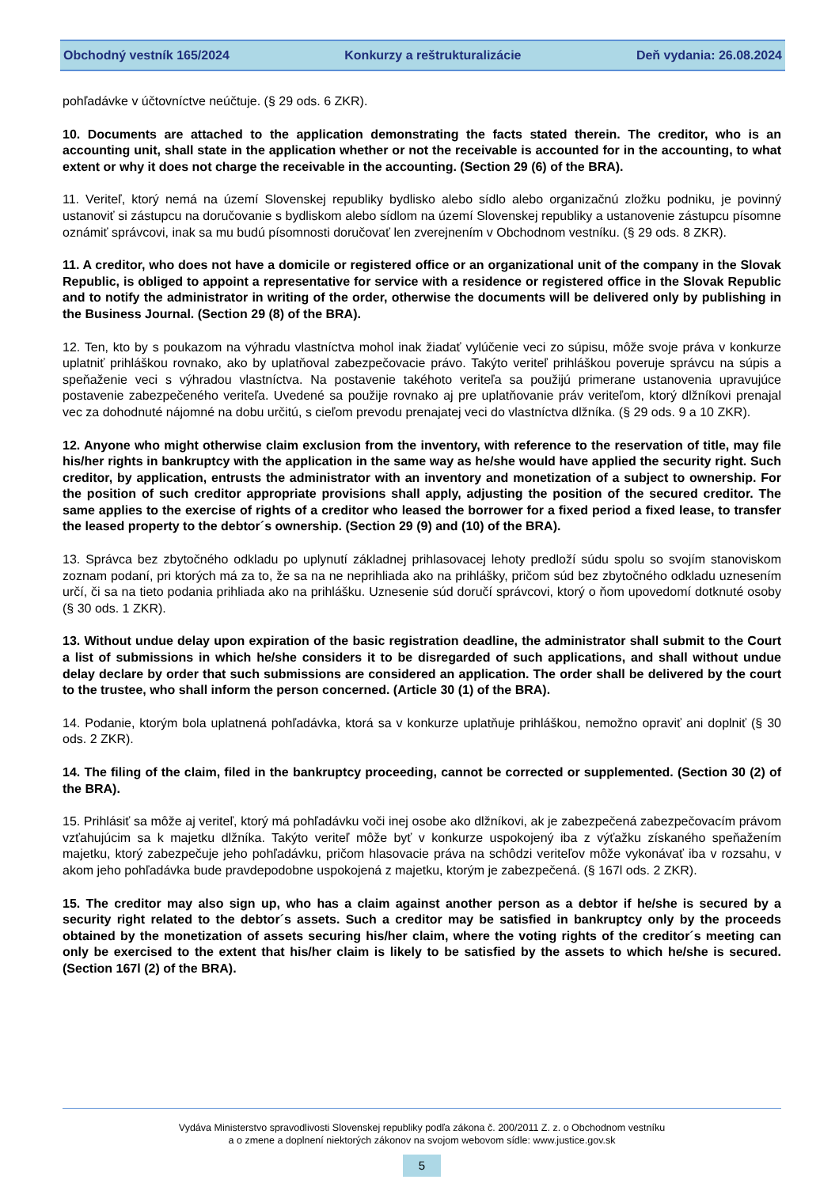Obchodný vestník 165/2024 Konkurzy a reštrukturalizácie Deň vydania: 26.08.2024
pohľadávke v účtovníctve neúčtuje. (§ 29 ods. 6 ZKR).
10. Documents are attached to the application demonstrating the facts stated therein. The creditor, who is an accounting unit, shall state in the application whether or not the receivable is accounted for in the accounting, to what extent or why it does not charge the receivable in the accounting. (Section 29 (6) of the BRA).
11. Veriteľ, ktorý nemá na území Slovenskej republiky bydlisko alebo sídlo alebo organizačnú zložku podniku, je povinný ustanoviť si zástupcu na doručovanie s bydliskom alebo sídlom na území Slovenskej republiky a ustanovenie zástupcu písomne oznámiť správcovi, inak sa mu budú písomnosti doručovať len zverejnením v Obchodnom vestníku. (§ 29 ods. 8 ZKR).
11. A creditor, who does not have a domicile or registered office or an organizational unit of the company in the Slovak Republic, is obliged to appoint a representative for service with a residence or registered office in the Slovak Republic and to notify the administrator in writing of the order, otherwise the documents will be delivered only by publishing in the Business Journal. (Section 29 (8) of the BRA).
12. Ten, kto by s poukazom na výhradu vlastníctva mohol inak žiadať vylúčenie veci zo súpisu, môže svoje práva v konkurze uplatniť prihláškou rovnako, ako by uplatňoval zabezpečovacie právo. Takýto veriteľ prihláškou poveruje správcu na súpis a speňaženie veci s výhradou vlastníctva. Na postavenie takéhoto veriteľa sa použijú primerane ustanovenia upravujúce postavenie zabezpečeného veriteľa. Uvedené sa použije rovnako aj pre uplatňovanie práv veriteľom, ktorý dlžníkovi prenajal vec za dohodnuté nájomné na dobu určitú, s cieľom prevodu prenajatej veci do vlastníctva dlžníka. (§ 29 ods. 9 a 10 ZKR).
12. Anyone who might otherwise claim exclusion from the inventory, with reference to the reservation of title, may file his/her rights in bankruptcy with the application in the same way as he/she would have applied the security right. Such creditor, by application, entrusts the administrator with an inventory and monetization of a subject to ownership. For the position of such creditor appropriate provisions shall apply, adjusting the position of the secured creditor. The same applies to the exercise of rights of a creditor who leased the borrower for a fixed period a fixed lease, to transfer the leased property to the debtor´s ownership. (Section 29 (9) and (10) of the BRA).
13. Správca bez zbytočného odkladu po uplynutí základnej prihlasovacej lehoty predloží súdu spolu so svojím stanoviskom zoznam podaní, pri ktorých má za to, že sa na ne neprihliada ako na prihlášky, pričom súd bez zbytočného odkladu uznesením určí, či sa na tieto podania prihliada ako na prihlášku. Uznesenie súd doručí správcovi, ktorý o ňom upovedomí dotknuté osoby (§ 30 ods. 1 ZKR).
13. Without undue delay upon expiration of the basic registration deadline, the administrator shall submit to the Court a list of submissions in which he/she considers it to be disregarded of such applications, and shall without undue delay declare by order that such submissions are considered an application. The order shall be delivered by the court to the trustee, who shall inform the person concerned. (Article 30 (1) of the BRA).
14. Podanie, ktorým bola uplatnená pohľadávka, ktorá sa v konkurze uplatňuje prihláškou, nemožno opraviť ani doplniť (§ 30 ods. 2 ZKR).
14. The filing of the claim, filed in the bankruptcy proceeding, cannot be corrected or supplemented. (Section 30 (2) of the BRA).
15. Prihlásiť sa môže aj veriteľ, ktorý má pohľadávku voči inej osobe ako dlžníkovi, ak je zabezpečená zabezpečovacím právom vzťahujúcim sa k majetku dlžníka. Takýto veriteľ môže byť v konkurze uspokojený iba z výťažku získaného speňažením majetku, ktorý zabezpečuje jeho pohľadávku, pričom hlasovacie práva na schôdzi veriteľov môže vykonávať iba v rozsahu, v akom jeho pohľadávka bude pravdepodobne uspokojená z majetku, ktorým je zabezpečená. (§ 167l ods. 2 ZKR).
15. The creditor may also sign up, who has a claim against another person as a debtor if he/she is secured by a security right related to the debtor´s assets. Such a creditor may be satisfied in bankruptcy only by the proceeds obtained by the monetization of assets securing his/her claim, where the voting rights of the creditor´s meeting can only be exercised to the extent that his/her claim is likely to be satisfied by the assets to which he/she is secured. (Section 167l (2) of the BRA).
Vydáva Ministerstvo spravodlivosti Slovenskej republiky podľa zákona č. 200/2011 Z. z. o Obchodnom vestníku
a o zmene a doplnení niektorých zákonov na svojom webovom sídle: www.justice.gov.sk
5